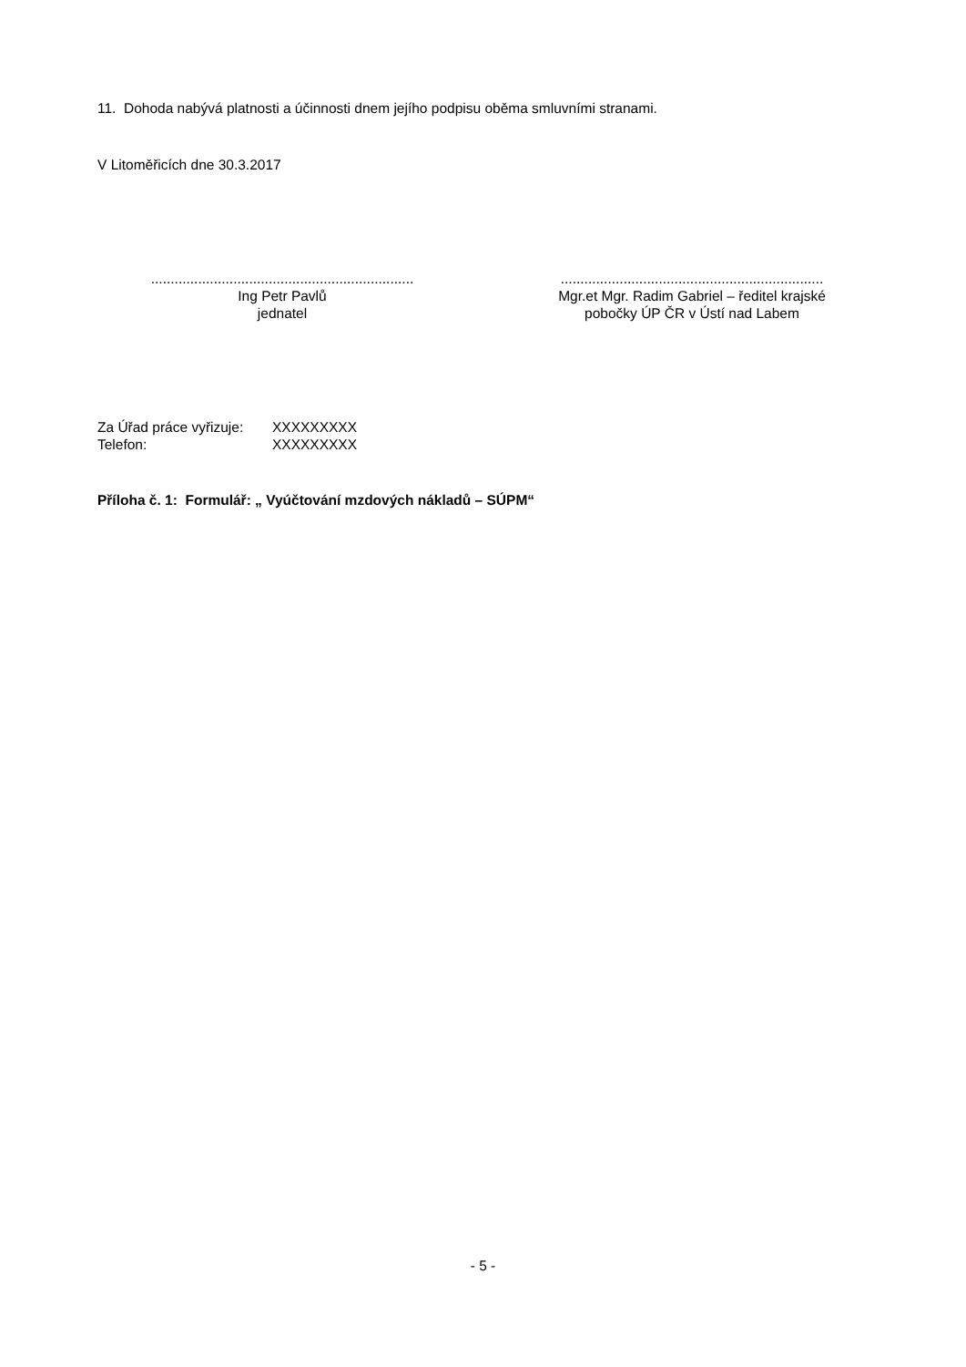11. Dohoda nabývá platnosti a účinnosti dnem jejího podpisu oběma smluvními stranami.
V Litoměřicích dne 30.3.2017
...................................................................
Ing Petr Pavlů
jednatel
...................................................................
Mgr.et Mgr. Radim Gabriel – ředitel krajské
pobočky ÚP ČR v Ústí nad Labem
Za Úřad práce vyřizuje: XXXXXXXXX
Telefon: XXXXXXXXX
Příloha č. 1: Formulář: „ Vyúčtování mzdových nákladů – SÚPM“
- 5 -